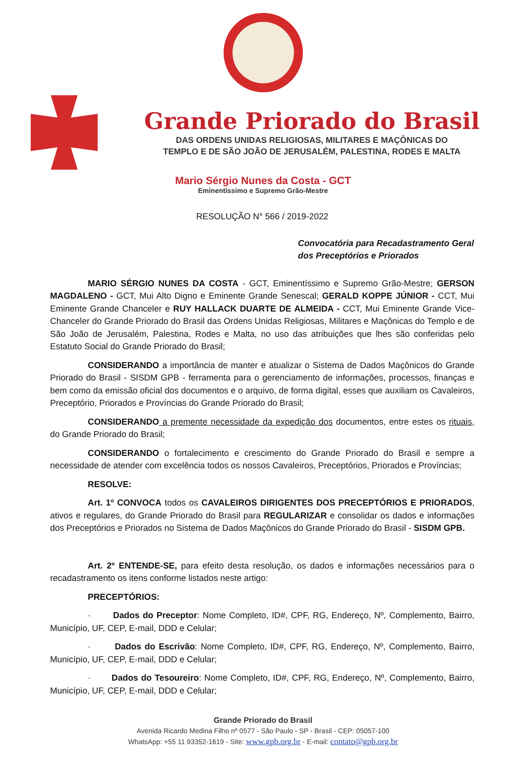Grande Priorado do Brasil
DAS ORDENS UNIDAS RELIGIOSAS, MILITARES E MAÇÔNICAS DO
TEMPLO E DE SÃO JOÃO DE JERUSALÉM, PALESTINA, RODES E MALTA
Mario Sérgio Nunes da Costa - GCT
Eminentíssimo e Supremo Grão-Mestre
RESOLUÇÃO N° 566 / 2019-2022
Convocatória para Recadastramento Geral
dos Preceptórios e Priorados
MARIO SÉRGIO NUNES DA COSTA - GCT, Eminentíssimo e Supremo Grão-Mestre; GERSON MAGDALENO - GCT, Mui Alto Digno e Eminente Grande Senescal; GERALD KOPPE JÚNIOR - CCT, Mui Eminente Grande Chanceler e RUY HALLACK DUARTE DE ALMEIDA - CCT, Mui Eminente Grande Vice-Chanceler do Grande Priorado do Brasil das Ordens Unidas Religiosas, Militares e Maçônicas do Templo e de São João de Jerusalém, Palestina, Rodes e Malta, no uso das atribuições que lhes são conferidas pelo Estatuto Social do Grande Priorado do Brasil;
CONSIDERANDO a importância de manter e atualizar o Sistema de Dados Maçônicos do Grande Priorado do Brasil - SISDM GPB - ferramenta para o gerenciamento de informações, processos, finanças e bem como da emissão oficial dos documentos e o arquivo, de forma digital, esses que auxiliam os Cavaleiros, Preceptório, Priorados e Províncias do Grande Priorado do Brasil;
CONSIDERANDO a premente necessidade da expedição dos documentos, entre estes os rituais, do Grande Priorado do Brasil;
CONSIDERANDO o fortalecimento e crescimento do Grande Priorado do Brasil e sempre a necessidade de atender com excelência todos os nossos Cavaleiros, Preceptórios, Priorados e Províncias;
RESOLVE:
Art. 1º CONVOCA todos os CAVALEIROS DIRIGENTES DOS PRECEPTÓRIOS E PRIORADOS, ativos e regulares, do Grande Priorado do Brasil para REGULARIZAR e consolidar os dados e informações dos Preceptórios e Priorados no Sistema de Dados Maçônicos do Grande Priorado do Brasil - SISDM GPB.
Art. 2º ENTENDE-SE, para efeito desta resolução, os dados e informações necessários para o recadastramento os itens conforme listados neste artigo:
PRECEPTÓRIOS:
· Dados do Preceptor: Nome Completo, ID#, CPF, RG, Endereço, Nº, Complemento, Bairro, Município, UF, CEP, E-mail, DDD e Celular;
· Dados do Escrivão: Nome Completo, ID#, CPF, RG, Endereço, Nº, Complemento, Bairro, Município, UF, CEP, E-mail, DDD e Celular;
· Dados do Tesoureiro: Nome Completo, ID#, CPF, RG, Endereço, Nº, Complemento, Bairro, Município, UF, CEP, E-mail, DDD e Celular;
Grande Priorado do Brasil
Avenida Ricardo Medina Filho nº 0577 - São Paulo - SP - Brasil - CEP: 05057-100
WhatsApp: +55 11 93352-1619 - Site: www.gpb.org.br - E-mail: contato@gpb.org.br